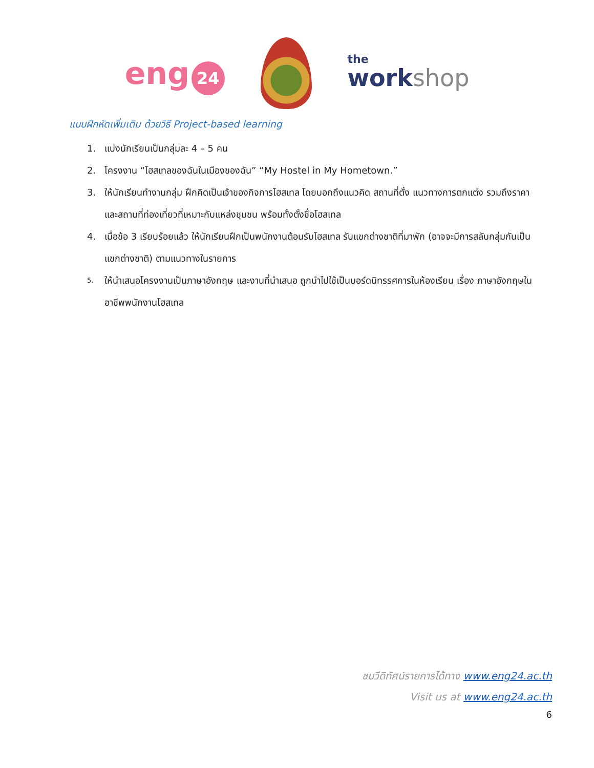eng 24
the
workshop
แบบฝึกหัดเพิ่มเติม ด้วยวิธี Project-based learning
1. แบ่งนักเรียนเป็นกลุ่มละ 4 – 5 คน
2. โครงงาน “โฮสเทลของฉันในเมืองของฉัน” “My Hostel in My Hometown.”
3. ให้นักเรียนทำงานกลุ่ม ฝึกคิดเป็นเจ้าของกิจการโฮสเทล โดยบอกถึงแนวคิด สถานที่ตั้ง แนวทางการตกแต่ง รวมถึงราคา และสถานที่ท่องเที่ยวที่เหมาะกับแหล่งชุมชน พร้อมทั้งตั้งชื่อโฮสเทล
4. เมื่อข้อ 3 เรียบร้อยแล้ว ให้นักเรียนฝึกเป็นพนักงานต้อนรับโฮสเทล รับแขกต่างชาติที่มาพัก (อาจจะมีการสลับกลุ่มกันเป็นแขกต่างชาติ) ตามแนวทางในรายการ
5. ให้นำเสนอโครงงานเป็นภาษาอังกฤษ และงานที่นำเสนอ ถูกนำไปใช้เป็นบอร์ดนิทรรศการในห้องเรียน เรื่อง ภาษาอังกฤษในอาชีพพนักงานโฮสเทล
ชมวีดิทัศน์รายการได้ทาง www.eng24.ac.th
Visit us at www.eng24.ac.th
6